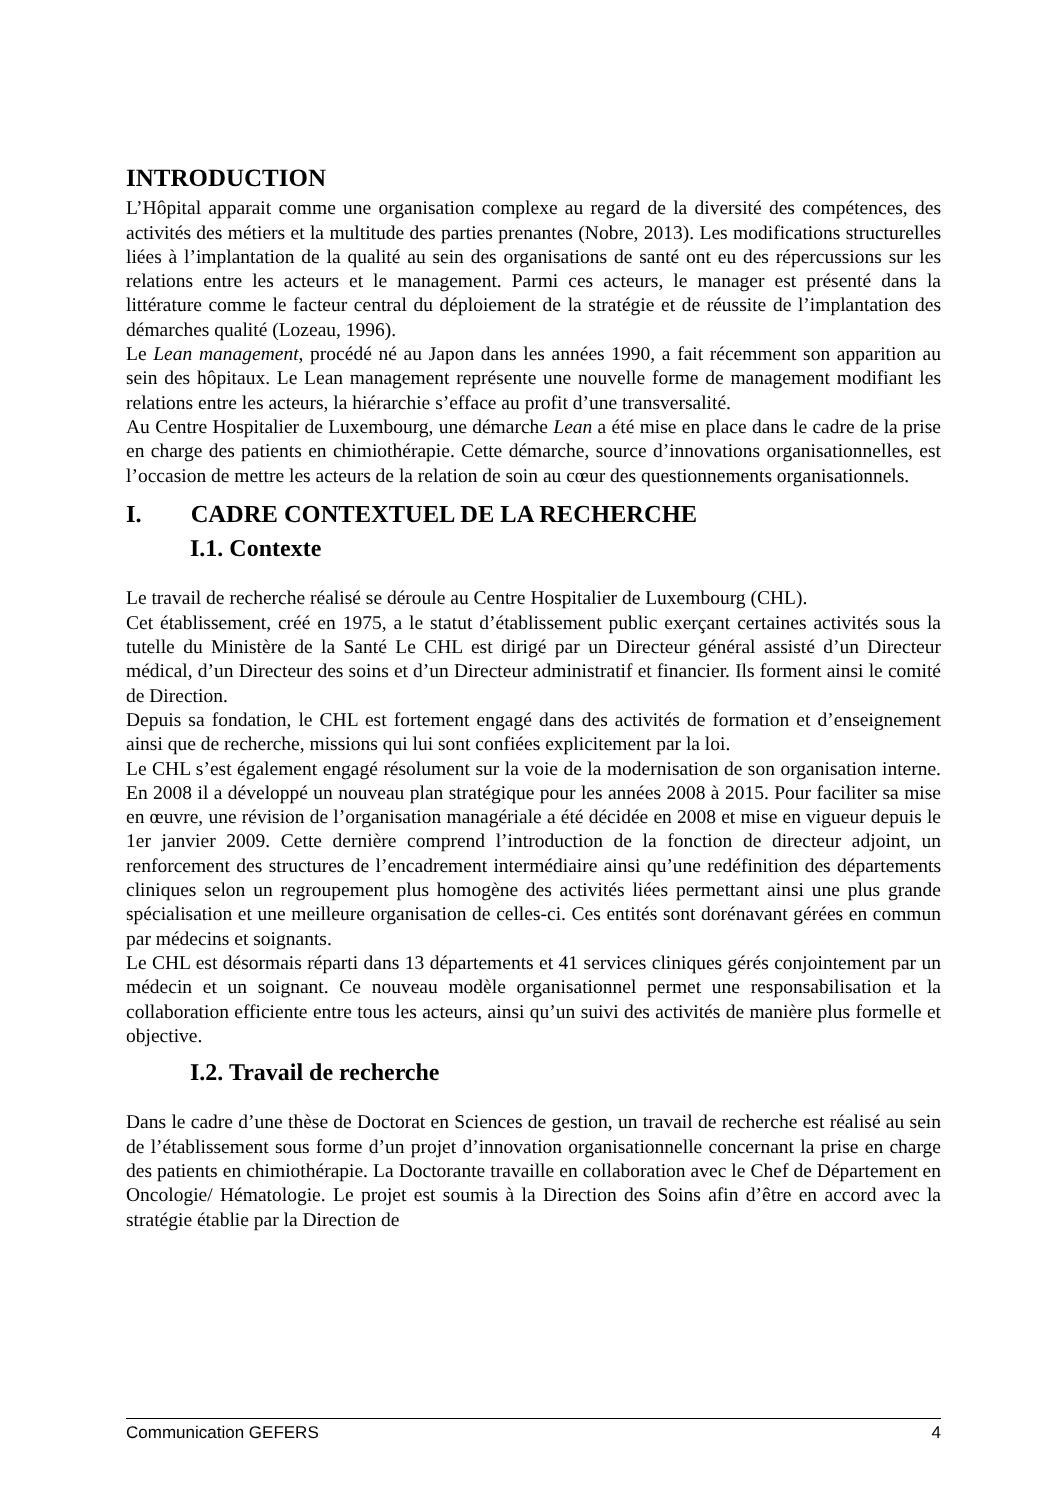INTRODUCTION
L’Hôpital apparait comme une organisation complexe au regard de la diversité des compétences, des activités des métiers et la multitude des parties prenantes (Nobre, 2013). Les modifications structurelles liées à l’implantation de la qualité au sein des organisations de santé ont eu des répercussions sur les relations entre les acteurs et le management. Parmi ces acteurs, le manager est présenté dans la littérature comme le facteur central du déploiement de la stratégie et de réussite de l’implantation des démarches qualité (Lozeau, 1996).
Le Lean management, procédé né au Japon dans les années 1990, a fait récemment son apparition au sein des hôpitaux. Le Lean management représente une nouvelle forme de management modifiant les relations entre les acteurs, la hiérarchie s’efface au profit d’une transversalité.
Au Centre Hospitalier de Luxembourg, une démarche Lean a été mise en place dans le cadre de la prise en charge des patients en chimiothérapie. Cette démarche, source d’innovations organisationnelles, est l’occasion de mettre les acteurs de la relation de soin au cœur des questionnements organisationnels.
I. CADRE CONTEXTUEL DE LA RECHERCHE
I.1. Contexte
Le travail de recherche réalisé se déroule au Centre Hospitalier de Luxembourg (CHL).
Cet établissement, créé en 1975, a le statut d’établissement public exerçant certaines activités sous la tutelle du Ministère de la Santé Le CHL est dirigé par un Directeur général assisté d’un Directeur médical, d’un Directeur des soins et d’un Directeur administratif et financier. Ils forment ainsi le comité de Direction.
Depuis sa fondation, le CHL est fortement engagé dans des activités de formation et d’enseignement ainsi que de recherche, missions qui lui sont confiées explicitement par la loi.
Le CHL s’est également engagé résolument sur la voie de la modernisation de son organisation interne. En 2008 il a développé un nouveau plan stratégique pour les années 2008 à 2015. Pour faciliter sa mise en œuvre, une révision de l’organisation managériale a été décidée en 2008 et mise en vigueur depuis le 1er janvier 2009. Cette dernière comprend l’introduction de la fonction de directeur adjoint, un renforcement des structures de l’encadrement intermédiaire ainsi qu’une redéfinition des départements cliniques selon un regroupement plus homogène des activités liées permettant ainsi une plus grande spécialisation et une meilleure organisation de celles-ci. Ces entités sont dorénavant gérées en commun par médecins et soignants.
Le CHL est désormais réparti dans 13 départements et 41 services cliniques gérés conjointement par un médecin et un soignant. Ce nouveau modèle organisationnel permet une responsabilisation et la collaboration efficiente entre tous les acteurs, ainsi qu’un suivi des activités de manière plus formelle et objective.
I.2. Travail de recherche
Dans le cadre d’une thèse de Doctorat en Sciences de gestion, un travail de recherche est réalisé au sein de l’établissement sous forme d’un projet d’innovation organisationnelle concernant la prise en charge des patients en chimiothérapie. La Doctorante travaille en collaboration avec le Chef de Département en Oncologie/ Hématologie. Le projet est soumis à la Direction des Soins afin d’être en accord avec la stratégie établie par la Direction de
Communication GEFERS 4